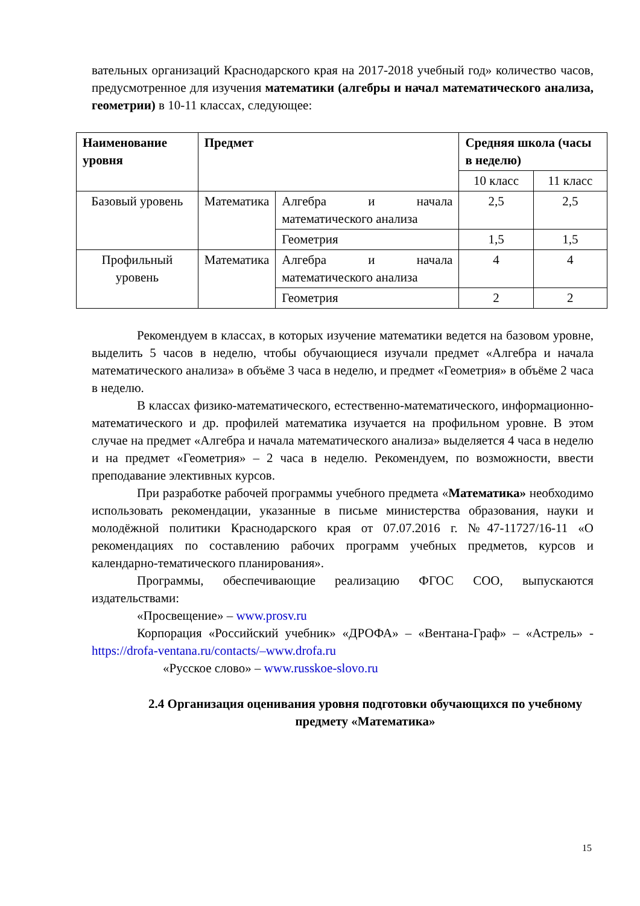вательных организаций Краснодарского края на 2017-2018 учебный год» количество часов, предусмотренное для изучения математики (алгебры и начал математического анализа, геометрии) в 10-11 классах, следующее:
| Наименование уровня | Предмет | | Средняя школа (часы в неделю) | |
| --- | --- | --- | --- | --- |
| | | | 10 класс | 11 класс |
| Базовый уровень | Математика | Алгебра и начала математического анализа | 2,5 | 2,5 |
| | | Геометрия | 1,5 | 1,5 |
| Профильный уровень | Математика | Алгебра и начала математического анализа | 4 | 4 |
| | | Геометрия | 2 | 2 |
Рекомендуем в классах, в которых изучение математики ведется на базовом уровне, выделить 5 часов в неделю, чтобы обучающиеся изучали предмет «Алгебра и начала математического анализа» в объёме 3 часа в неделю, и предмет «Геометрия» в объёме 2 часа в неделю.
В классах физико-математического, естественно-математического, информационно-математического и др. профилей математика изучается на профильном уровне. В этом случае на предмет «Алгебра и начала математического анализа» выделяется 4 часа в неделю и на предмет «Геометрия» – 2 часа в неделю. Рекомендуем, по возможности, ввести преподавание элективных курсов.
При разработке рабочей программы учебного предмета «Математика» необходимо использовать рекомендации, указанные в письме министерства образования, науки и молодёжной политики Краснодарского края от 07.07.2016 г. №47-11727/16-11 «О рекомендациях по составлению рабочих программ учебных предметов, курсов и календарно-тематического планирования».
Программы, обеспечивающие реализацию ФГОС СОО, выпускаются издательствами:
«Просвещение» – www.prosv.ru
Корпорация «Российский учебник» «ДРОФА» – «Вентана-Граф» – «Астрель» - https://drofa-ventana.ru/contacts/–www.drofa.ru
«Русское слово» – www.russkoe-slovo.ru
2.4 Организация оценивания уровня подготовки обучающихся по учебному предмету «Математика»
15